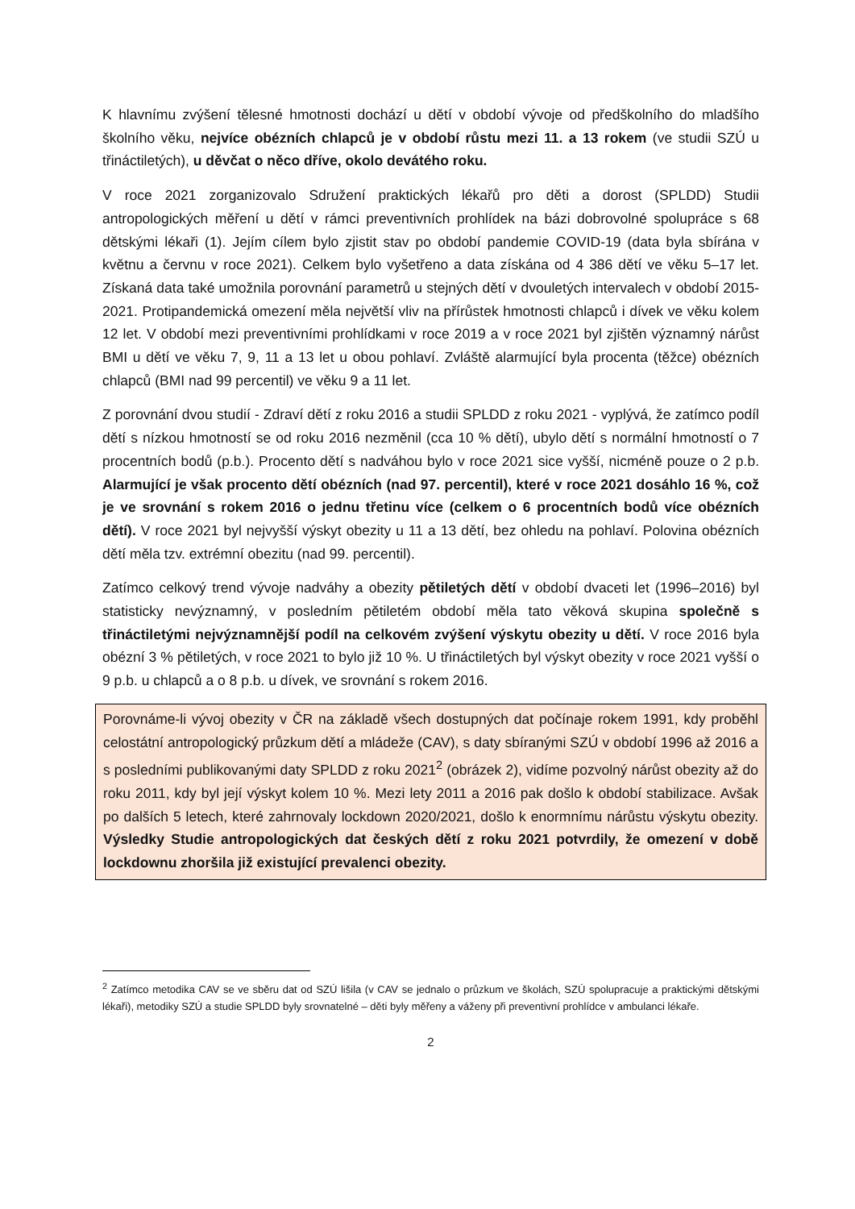K hlavnímu zvýšení tělesné hmotnosti dochází u dětí v období vývoje od předškolního do mladšího školního věku, nejvíce obézních chlapců je v období růstu mezi 11. a 13 rokem (ve studii SZÚ u třináctiletých), u děvčat o něco dříve, okolo devátého roku.
V roce 2021 zorganizovalo Sdružení praktických lékařů pro děti a dorost (SPLDD) Studii antropologických měření u dětí v rámci preventivních prohlídek na bázi dobrovolné spolupráce s 68 dětskými lékaři (1). Jejím cílem bylo zjistit stav po období pandemie COVID-19 (data byla sbírána v květnu a červnu v roce 2021). Celkem bylo vyšetřeno a data získána od 4 386 dětí ve věku 5–17 let. Získaná data také umožnila porovnání parametrů u stejných dětí v dvouletých intervalech v období 2015-2021. Protipandemická omezení měla největší vliv na přírůstek hmotnosti chlapců i dívek ve věku kolem 12 let. V období mezi preventivními prohlídkami v roce 2019 a v roce 2021 byl zjištěn významný nárůst BMI u dětí ve věku 7, 9, 11 a 13 let u obou pohlaví. Zvláště alarmující byla procenta (těžce) obézních chlapců (BMI nad 99 percentil) ve věku 9 a 11 let.
Z porovnání dvou studií - Zdraví dětí z roku 2016 a studii SPLDD z roku 2021 - vyplývá, že zatímco podíl dětí s nízkou hmotností se od roku 2016 nezměnil (cca 10 % dětí), ubylo dětí s normální hmotností o 7 procentních bodů (p.b.). Procento dětí s nadváhou bylo v roce 2021 sice vyšší, nicméně pouze o 2 p.b. Alarmující je však procento dětí obézních (nad 97. percentil), které v roce 2021 dosáhlo 16 %, což je ve srovnání s rokem 2016 o jednu třetinu více (celkem o 6 procentních bodů více obézních dětí). V roce 2021 byl nejvyšší výskyt obezity u 11 a 13 dětí, bez ohledu na pohlaví. Polovina obézních dětí měla tzv. extrémní obezitu (nad 99. percentil).
Zatímco celkový trend vývoje nadváhy a obezity pětiletých dětí v období dvaceti let (1996–2016) byl statisticky nevýznamný, v posledním pětiletém období měla tato věková skupina společně s třináctiletými nejvýznamnější podíl na celkovém zvýšení výskytu obezity u dětí. V roce 2016 byla obézní 3 % pětiletých, v roce 2021 to bylo již 10 %. U třináctiletých byl výskyt obezity v roce 2021 vyšší o 9 p.b. u chlapců a o 8 p.b. u dívek, ve srovnání s rokem 2016.
Porovnáme-li vývoj obezity v ČR na základě všech dostupných dat počínaje rokem 1991, kdy proběhl celostátní antropologický průzkum dětí a mládeže (CAV), s daty sbíranými SZÚ v období 1996 až 2016 a s posledními publikovanými daty SPLDD z roku 2021<sup>2</sup> (obrázek 2), vidíme pozvolný nárůst obezity až do roku 2011, kdy byl její výskyt kolem 10 %. Mezi lety 2011 a 2016 pak došlo k období stabilizace. Avšak po dalších 5 letech, které zahrnovaly lockdown 2020/2021, došlo k enormnímu nárůstu výskytu obezity. Výsledky Studie antropologických dat českých dětí z roku 2021 potvrdily, že omezení v době lockdownu zhoršila již existující prevalenci obezity.
<sup>2</sup> Zatímco metodika CAV se ve sběru dat od SZÚ lišila (v CAV se jednalo o průzkum ve školách, SZÚ spolupracuje a praktickými dětskými lékaři), metodiky SZÚ a studie SPLDD byly srovnatelné – děti byly měřeny a váženy při preventivní prohlídce v ambulanci lékaře.
2